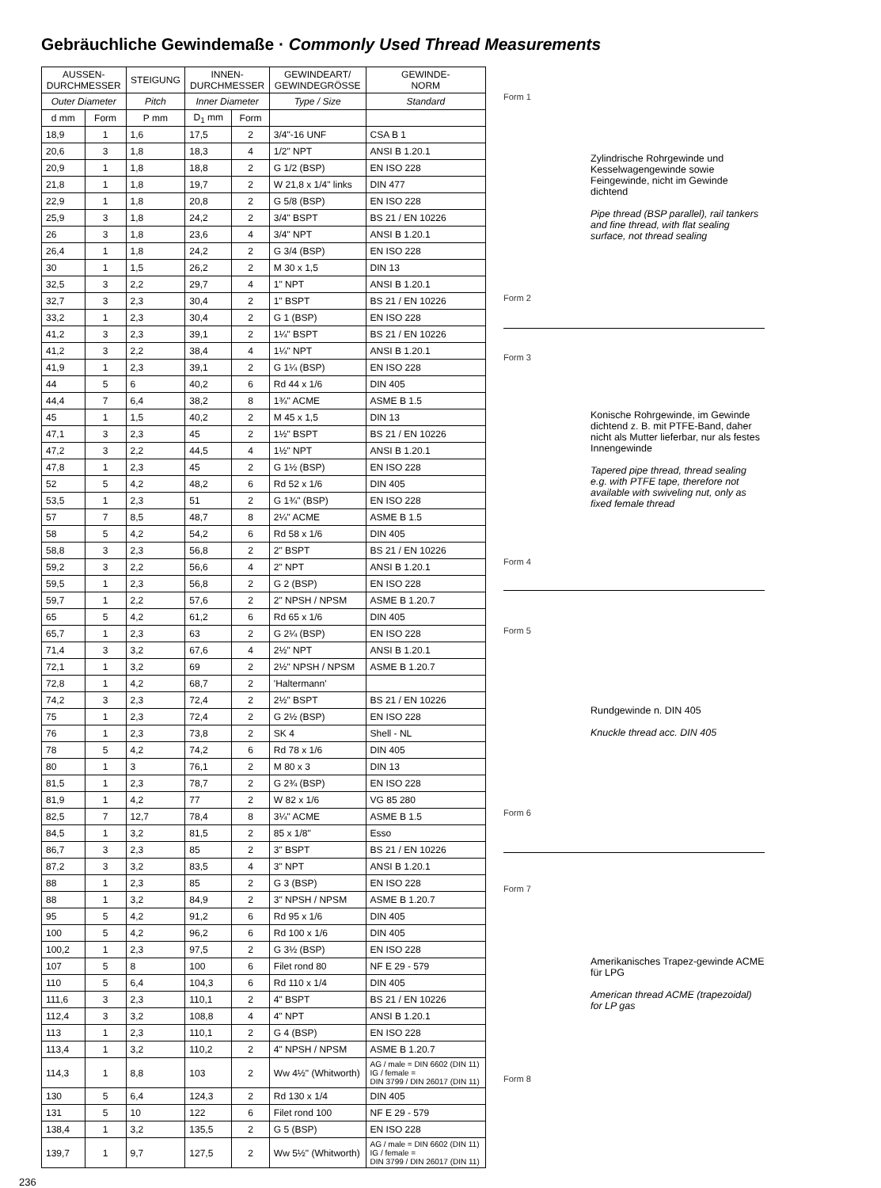Gebräuchliche Gewindemaße · Commonly Used Thread Measurements
| AUSSEN- DURCHMESSER | | STEIGUNG | INNEN- DURCHMESSER | | GEWINDEART/ GEWINDEGRÖSSE | GEWINDE- NORM |
| --- | --- | --- | --- | --- | --- | --- |
| Outer Diameter | | Pitch | Inner Diameter | | Type / Size | Standard |
| d mm | Form | P mm | D<sub>1</sub> mm | Form | | |
| 18,9 | 1 | 1,6 | 17,5 | 2 | 3/4"-16 UNF | CSA B 1 |
| 20,6 | 3 | 1,8 | 18,3 | 4 | 1/2" NPT | ANSI B 1.20.1 |
| 20,9 | 1 | 1,8 | 18,8 | 2 | G 1/2 (BSP) | EN ISO 228 |
| 21,8 | 1 | 1,8 | 19,7 | 2 | W 21,8 x 1/4" links | DIN 477 |
| 22,9 | 1 | 1,8 | 20,8 | 2 | G 5/8 (BSP) | EN ISO 228 |
| 25,9 | 3 | 1,8 | 24,2 | 2 | 3/4" BSPT | BS 21 / EN 10226 |
| 26 | 3 | 1,8 | 23,6 | 4 | 3/4" NPT | ANSI B 1.20.1 |
| 26,4 | 1 | 1,8 | 24,2 | 2 | G 3/4 (BSP) | EN ISO 228 |
| 30 | 1 | 1,5 | 26,2 | 2 | M 30 x 1,5 | DIN 13 |
| 32,5 | 3 | 2,2 | 29,7 | 4 | 1" NPT | ANSI B 1.20.1 |
| 32,7 | 3 | 2,3 | 30,4 | 2 | 1" BSPT | BS 21 / EN 10226 |
| 33,2 | 1 | 2,3 | 30,4 | 2 | G 1 (BSP) | EN ISO 228 |
| 41,2 | 3 | 2,3 | 39,1 | 2 | 1¼" BSPT | BS 21 / EN 10226 |
| 41,2 | 3 | 2,2 | 38,4 | 4 | 1¼" NPT | ANSI B 1.20.1 |
| 41,9 | 1 | 2,3 | 39,1 | 2 | G 1¼ (BSP) | EN ISO 228 |
| 44 | 5 | 6 | 40,2 | 6 | Rd 44 x 1/6 | DIN 405 |
| 44,4 | 7 | 6,4 | 38,2 | 8 | 1¾" ACME | ASME B 1.5 |
| 45 | 1 | 1,5 | 40,2 | 2 | M 45 x 1,5 | DIN 13 |
| 47,1 | 3 | 2,3 | 45 | 2 | 1½" BSPT | BS 21 / EN 10226 |
| 47,2 | 3 | 2,2 | 44,5 | 4 | 1½" NPT | ANSI B 1.20.1 |
| 47,8 | 1 | 2,3 | 45 | 2 | G 1½ (BSP) | EN ISO 228 |
| 52 | 5 | 4,2 | 48,2 | 6 | Rd 52 x 1/6 | DIN 405 |
| 53,5 | 1 | 2,3 | 51 | 2 | G 1¾" (BSP) | EN ISO 228 |
| 57 | 7 | 8,5 | 48,7 | 8 | 2¼" ACME | ASME B 1.5 |
| 58 | 5 | 4,2 | 54,2 | 6 | Rd 58 x 1/6 | DIN 405 |
| 58,8 | 3 | 2,3 | 56,8 | 2 | 2" BSPT | BS 21 / EN 10226 |
| 59,2 | 3 | 2,2 | 56,6 | 4 | 2" NPT | ANSI B 1.20.1 |
| 59,5 | 1 | 2,3 | 56,8 | 2 | G 2 (BSP) | EN ISO 228 |
| 59,7 | 1 | 2,2 | 57,6 | 2 | 2" NPSH / NPSM | ASME B 1.20.7 |
| 65 | 5 | 4,2 | 61,2 | 6 | Rd 65 x 1/6 | DIN 405 |
| 65,7 | 1 | 2,3 | 63 | 2 | G 2¼ (BSP) | EN ISO 228 |
| 71,4 | 3 | 3,2 | 67,6 | 4 | 2½" NPT | ANSI B 1.20.1 |
| 72,1 | 1 | 3,2 | 69 | 2 | 2½" NPSH / NPSM | ASME B 1.20.7 |
| 72,8 | 1 | 4,2 | 68,7 | 2 | 'Haltermann' | |
| 74,2 | 3 | 2,3 | 72,4 | 2 | 2½" BSPT | BS 21 / EN 10226 |
| 75 | 1 | 2,3 | 72,4 | 2 | G 2½ (BSP) | EN ISO 228 |
| 76 | 1 | 2,3 | 73,8 | 2 | SK 4 | Shell - NL |
| 78 | 5 | 4,2 | 74,2 | 6 | Rd 78 x 1/6 | DIN 405 |
| 80 | 1 | 3 | 76,1 | 2 | M 80 x 3 | DIN 13 |
| 81,5 | 1 | 2,3 | 78,7 | 2 | G 2¾ (BSP) | EN ISO 228 |
| 81,9 | 1 | 4,2 | 77 | 2 | W 82 x 1/6 | VG 85 280 |
| 82,5 | 7 | 12,7 | 78,4 | 8 | 3¼" ACME | ASME B 1.5 |
| 84,5 | 1 | 3,2 | 81,5 | 2 | 85 x 1/8" | Esso |
| 86,7 | 3 | 2,3 | 85 | 2 | 3" BSPT | BS 21 / EN 10226 |
| 87,2 | 3 | 3,2 | 83,5 | 4 | 3" NPT | ANSI B 1.20.1 |
| 88 | 1 | 2,3 | 85 | 2 | G 3 (BSP) | EN ISO 228 |
| 88 | 1 | 3,2 | 84,9 | 2 | 3" NPSH / NPSM | ASME B 1.20.7 |
| 95 | 5 | 4,2 | 91,2 | 6 | Rd 95 x 1/6 | DIN 405 |
| 100 | 5 | 4,2 | 96,2 | 6 | Rd 100 x 1/6 | DIN 405 |
| 100,2 | 1 | 2,3 | 97,5 | 2 | G 3½ (BSP) | EN ISO 228 |
| 107 | 5 | 8 | 100 | 6 | Filet rond 80 | NF E 29 - 579 |
| 110 | 5 | 6,4 | 104,3 | 6 | Rd 110 x 1/4 | DIN 405 |
| 111,6 | 3 | 2,3 | 110,1 | 2 | 4" BSPT | BS 21 / EN 10226 |
| 112,4 | 3 | 3,2 | 108,8 | 4 | 4" NPT | ANSI B 1.20.1 |
| 113 | 1 | 2,3 | 110,1 | 2 | G 4 (BSP) | EN ISO 228 |
| 113,4 | 1 | 3,2 | 110,2 | 2 | 4" NPSH / NPSM | ASME B 1.20.7 |
| 114,3 | 1 | 8,8 | 103 | 2 | Ww 4½" (Whitworth) | AG / male = DIN 6602 (DIN 11) IG / female = DIN 3799 / DIN 26017 (DIN 11) |
| 130 | 5 | 6,4 | 124,3 | 2 | Rd 130 x 1/4 | DIN 405 |
| 131 | 5 | 10 | 122 | 6 | Filet rond 100 | NF E 29 - 579 |
| 138,4 | 1 | 3,2 | 135,5 | 2 | G 5 (BSP) | EN ISO 228 |
| 139,7 | 1 | 9,7 | 127,5 | 2 | Ww 5½" (Whitworth) | AG / male = DIN 6602 (DIN 11) IG / female = DIN 3799 / DIN 26017 (DIN 11) |
Form 1
Zylindrische Rohrgewinde und Kesselwagengewinde sowie Feingewinde, nicht im Gewinde dichtend
Pipe thread (BSP parallel), rail tankers and fine thread, with flat sealing surface, not thread sealing
Form 2
Form 3
Konische Rohrgewinde, im Gewinde dichtend z. B. mit PTFE-Band, daher nicht als Mutter lieferbar, nur als festes Innengewinde
Tapered pipe thread, thread sealing e.g. with PTFE tape, therefore not available with swiveling nut, only as fixed female thread
Form 4
Form 5
Rundgewinde n. DIN 405
Knuckle thread acc. DIN 405
Form 6
Form 7
Amerikanisches Trapez-gewinde ACME für LPG
American thread ACME (trapezoidal) for LP gas
Form 8
236